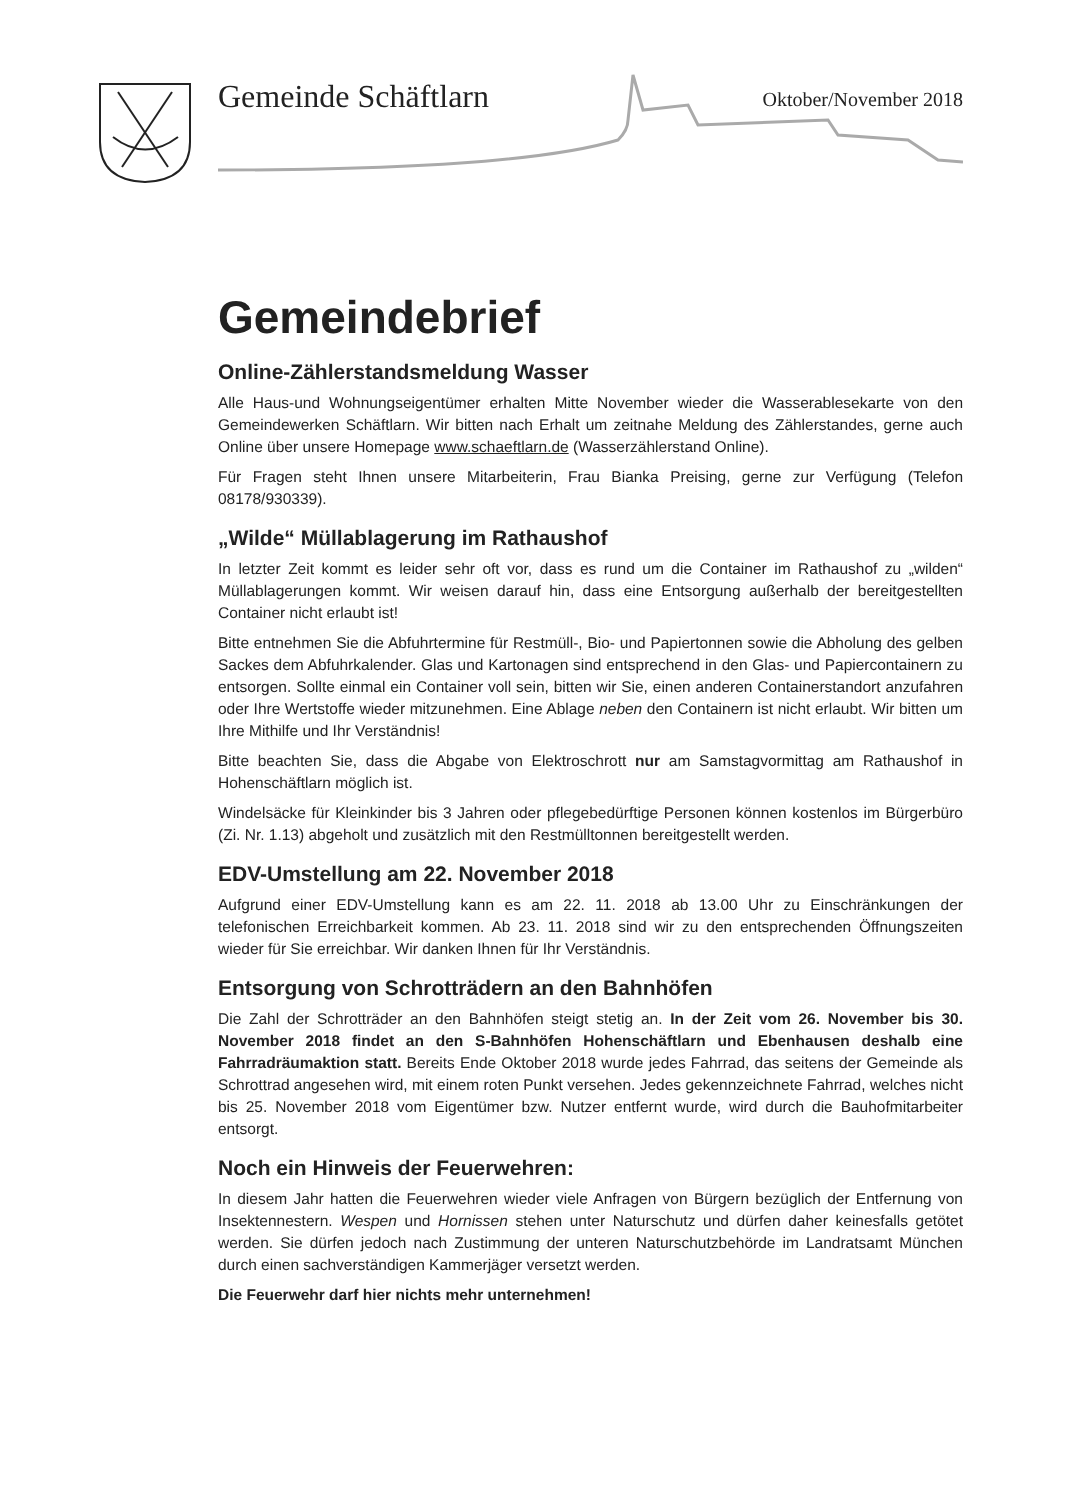Gemeinde Schäftlarn Oktober/November 2018
Gemeindebrief
Online-Zählerstandsmeldung Wasser
Alle Haus-und Wohnungseigentümer erhalten Mitte November wieder die Wasserablesekarte von den Gemeindewerken Schäftlarn. Wir bitten nach Erhalt um zeitnahe Meldung des Zählerstandes, gerne auch Online über unsere Homepage www.schaeftlarn.de (Wasserzählerstand Online).
Für Fragen steht Ihnen unsere Mitarbeiterin, Frau Bianka Preising, gerne zur Verfügung (Telefon 08178/930339).
„Wilde“ Müllablagerung im Rathaushof
In letzter Zeit kommt es leider sehr oft vor, dass es rund um die Container im Rathaushof zu „wilden“ Müllablagerungen kommt. Wir weisen darauf hin, dass eine Entsorgung außerhalb der bereitgestellten Container nicht erlaubt ist!
Bitte entnehmen Sie die Abfuhrtermine für Restmüll-, Bio- und Papiertonnen sowie die Abholung des gelben Sackes dem Abfuhrkalender. Glas und Kartonagen sind entsprechend in den Glas- und Papiercontainern zu entsorgen. Sollte einmal ein Container voll sein, bitten wir Sie, einen anderen Containerstandort anzufahren oder Ihre Wertstoffe wieder mitzunehmen. Eine Ablage neben den Containern ist nicht erlaubt. Wir bitten um Ihre Mithilfe und Ihr Verständnis!
Bitte beachten Sie, dass die Abgabe von Elektroschrott nur am Samstagvormittag am Rathaushof in Hohenschäftlarn möglich ist.
Windelsäcke für Kleinkinder bis 3 Jahren oder pflegebedürftige Personen können kostenlos im Bürgerbüro (Zi. Nr. 1.13) abgeholt und zusätzlich mit den Restmülltonnen bereitgestellt werden.
EDV-Umstellung am 22. November 2018
Aufgrund einer EDV-Umstellung kann es am 22. 11. 2018 ab 13.00 Uhr zu Einschränkungen der telefonischen Erreichbarkeit kommen. Ab 23. 11. 2018 sind wir zu den entsprechenden Öffnungszeiten wieder für Sie erreichbar. Wir danken Ihnen für Ihr Verständnis.
Entsorgung von Schrotträdern an den Bahnhöfen
Die Zahl der Schrotträder an den Bahnhöfen steigt stetig an. In der Zeit vom 26. November bis 30. November 2018 findet an den S-Bahnhöfen Hohenschäftlarn und Ebenhausen deshalb eine Fahrradräumaktion statt. Bereits Ende Oktober 2018 wurde jedes Fahrrad, das seitens der Gemeinde als Schrottrad angesehen wird, mit einem roten Punkt versehen. Jedes gekennzeichnete Fahrrad, welches nicht bis 25. November 2018 vom Eigentümer bzw. Nutzer entfernt wurde, wird durch die Bauhofmitarbeiter entsorgt.
Noch ein Hinweis der Feuerwehren:
In diesem Jahr hatten die Feuerwehren wieder viele Anfragen von Bürgern bezüglich der Entfernung von Insektennestern. Wespen und Hornissen stehen unter Naturschutz und dürfen daher keinesfalls getötet werden. Sie dürfen jedoch nach Zustimmung der unteren Naturschutzbehörde im Landratsamt München durch einen sachverständigen Kammerjäger versetzt werden.
Die Feuerwehr darf hier nichts mehr unternehmen!